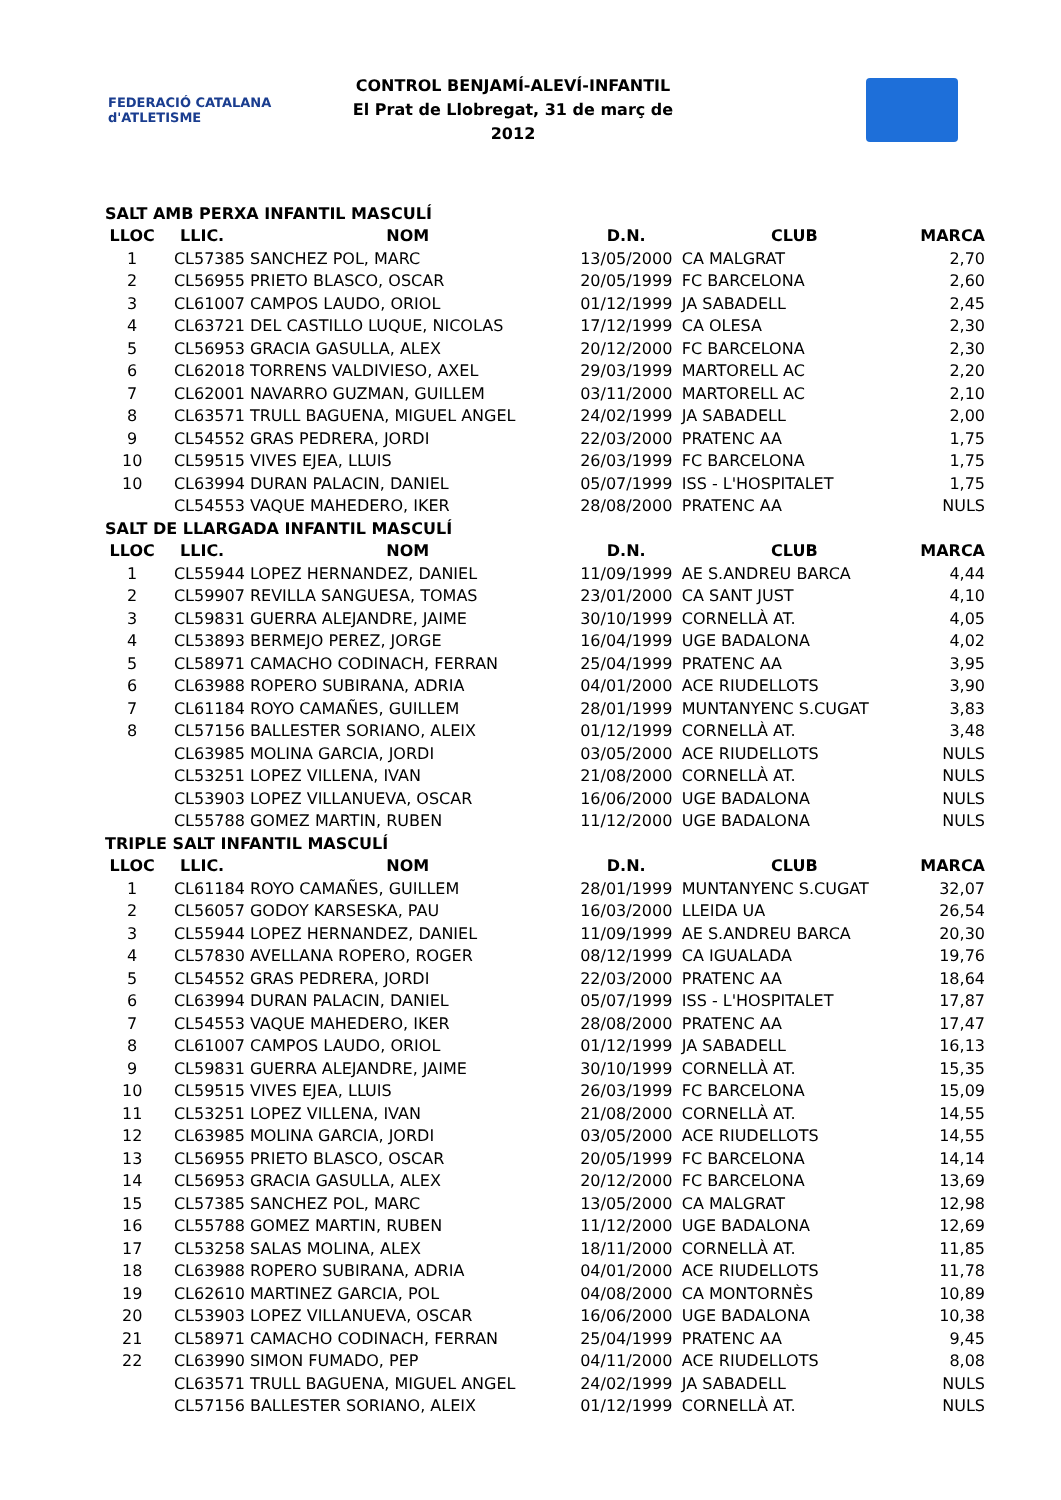FEDERACIÓ CATALANA d'ATLETISME
CONTROL BENJAMÍ-ALEVÍ-INFANTIL
El Prat de Llobregat, 31 de març de 2012
| SALT AMB PERXA INFANTIL MASCULÍ | | | | | |
| LLOC | LLIC. | NOM | D.N. | CLUB | MARCA |
| 1 | CL57385 | SANCHEZ POL, MARC | 13/05/2000 | CA MALGRAT | 2,70 |
| 2 | CL56955 | PRIETO BLASCO, OSCAR | 20/05/1999 | FC BARCELONA | 2,60 |
| 3 | CL61007 | CAMPOS LAUDO, ORIOL | 01/12/1999 | JA SABADELL | 2,45 |
| 4 | CL63721 | DEL CASTILLO LUQUE, NICOLAS | 17/12/1999 | CA OLESA | 2,30 |
| 5 | CL56953 | GRACIA GASULLA, ALEX | 20/12/2000 | FC BARCELONA | 2,30 |
| 6 | CL62018 | TORRENS VALDIVIESO, AXEL | 29/03/1999 | MARTORELL AC | 2,20 |
| 7 | CL62001 | NAVARRO GUZMAN, GUILLEM | 03/11/2000 | MARTORELL AC | 2,10 |
| 8 | CL63571 | TRULL BAGUENA, MIGUEL ANGEL | 24/02/1999 | JA SABADELL | 2,00 |
| 9 | CL54552 | GRAS PEDRERA, JORDI | 22/03/2000 | PRATENC AA | 1,75 |
| 10 | CL59515 | VIVES EJEA, LLUIS | 26/03/1999 | FC BARCELONA | 1,75 |
| 10 | CL63994 | DURAN PALACIN, DANIEL | 05/07/1999 | ISS - L'HOSPITALET | 1,75 |
| | CL54553 | VAQUE MAHEDERO, IKER | 28/08/2000 | PRATENC AA | NULS |
| SALT DE LLARGADA INFANTIL MASCULÍ | | | | | |
| LLOC | LLIC. | NOM | D.N. | CLUB | MARCA |
| 1 | CL55944 | LOPEZ HERNANDEZ, DANIEL | 11/09/1999 | AE S.ANDREU BARCA | 4,44 |
| 2 | CL59907 | REVILLA SANGUESA, TOMAS | 23/01/2000 | CA SANT JUST | 4,10 |
| 3 | CL59831 | GUERRA ALEJANDRE, JAIME | 30/10/1999 | CORNELLÀ AT. | 4,05 |
| 4 | CL53893 | BERMEJO PEREZ, JORGE | 16/04/1999 | UGE BADALONA | 4,02 |
| 5 | CL58971 | CAMACHO CODINACH, FERRAN | 25/04/1999 | PRATENC AA | 3,95 |
| 6 | CL63988 | ROPERO SUBIRANA, ADRIA | 04/01/2000 | ACE RIUDELLOTS | 3,90 |
| 7 | CL61184 | ROYO CAMAÑES, GUILLEM | 28/01/1999 | MUNTANYENC S.CUGAT | 3,83 |
| 8 | CL57156 | BALLESTER SORIANO, ALEIX | 01/12/1999 | CORNELLÀ AT. | 3,48 |
| | CL63985 | MOLINA GARCIA, JORDI | 03/05/2000 | ACE RIUDELLOTS | NULS |
| | CL53251 | LOPEZ VILLENA, IVAN | 21/08/2000 | CORNELLÀ AT. | NULS |
| | CL53903 | LOPEZ VILLANUEVA, OSCAR | 16/06/2000 | UGE BADALONA | NULS |
| | CL55788 | GOMEZ MARTIN, RUBEN | 11/12/2000 | UGE BADALONA | NULS |
| TRIPLE SALT INFANTIL MASCULÍ | | | | | |
| LLOC | LLIC. | NOM | D.N. | CLUB | MARCA |
| 1 | CL61184 | ROYO CAMAÑES, GUILLEM | 28/01/1999 | MUNTANYENC S.CUGAT | 32,07 |
| 2 | CL56057 | GODOY KARSESKA, PAU | 16/03/2000 | LLEIDA UA | 26,54 |
| 3 | CL55944 | LOPEZ HERNANDEZ, DANIEL | 11/09/1999 | AE S.ANDREU BARCA | 20,30 |
| 4 | CL57830 | AVELLANA ROPERO, ROGER | 08/12/1999 | CA IGUALADA | 19,76 |
| 5 | CL54552 | GRAS PEDRERA, JORDI | 22/03/2000 | PRATENC AA | 18,64 |
| 6 | CL63994 | DURAN PALACIN, DANIEL | 05/07/1999 | ISS - L'HOSPITALET | 17,87 |
| 7 | CL54553 | VAQUE MAHEDERO, IKER | 28/08/2000 | PRATENC AA | 17,47 |
| 8 | CL61007 | CAMPOS LAUDO, ORIOL | 01/12/1999 | JA SABADELL | 16,13 |
| 9 | CL59831 | GUERRA ALEJANDRE, JAIME | 30/10/1999 | CORNELLÀ AT. | 15,35 |
| 10 | CL59515 | VIVES EJEA, LLUIS | 26/03/1999 | FC BARCELONA | 15,09 |
| 11 | CL53251 | LOPEZ VILLENA, IVAN | 21/08/2000 | CORNELLÀ AT. | 14,55 |
| 12 | CL63985 | MOLINA GARCIA, JORDI | 03/05/2000 | ACE RIUDELLOTS | 14,55 |
| 13 | CL56955 | PRIETO BLASCO, OSCAR | 20/05/1999 | FC BARCELONA | 14,14 |
| 14 | CL56953 | GRACIA GASULLA, ALEX | 20/12/2000 | FC BARCELONA | 13,69 |
| 15 | CL57385 | SANCHEZ POL, MARC | 13/05/2000 | CA MALGRAT | 12,98 |
| 16 | CL55788 | GOMEZ MARTIN, RUBEN | 11/12/2000 | UGE BADALONA | 12,69 |
| 17 | CL53258 | SALAS MOLINA, ALEX | 18/11/2000 | CORNELLÀ AT. | 11,85 |
| 18 | CL63988 | ROPERO SUBIRANA, ADRIA | 04/01/2000 | ACE RIUDELLOTS | 11,78 |
| 19 | CL62610 | MARTINEZ GARCIA, POL | 04/08/2000 | CA MONTORNÈS | 10,89 |
| 20 | CL53903 | LOPEZ VILLANUEVA, OSCAR | 16/06/2000 | UGE BADALONA | 10,38 |
| 21 | CL58971 | CAMACHO CODINACH, FERRAN | 25/04/1999 | PRATENC AA | 9,45 |
| 22 | CL63990 | SIMON FUMADO, PEP | 04/11/2000 | ACE RIUDELLOTS | 8,08 |
| | CL63571 | TRULL BAGUENA, MIGUEL ANGEL | 24/02/1999 | JA SABADELL | NULS |
| | CL57156 | BALLESTER SORIANO, ALEIX | 01/12/1999 | CORNELLÀ AT. | NULS |